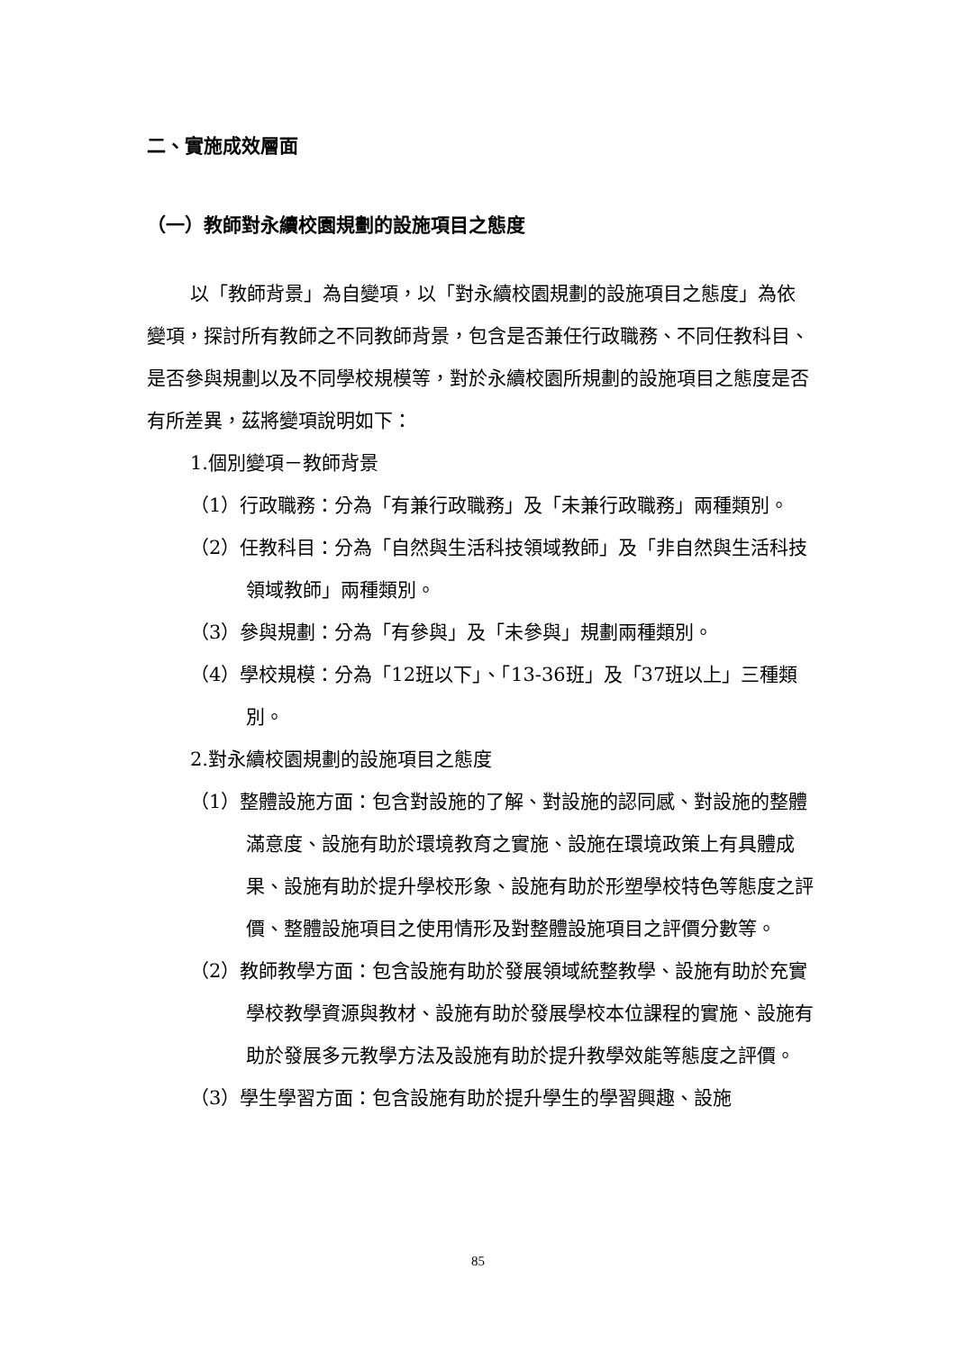二、實施成效層面
（一）教師對永續校園規劃的設施項目之態度
以「教師背景」為自變項，以「對永續校園規劃的設施項目之態度」為依變項，探討所有教師之不同教師背景，包含是否兼任行政職務、不同任教科目、是否參與規劃以及不同學校規模等，對於永續校園所規劃的設施項目之態度是否有所差異，茲將變項說明如下：
1.個別變項－教師背景
（1）行政職務：分為「有兼行政職務」及「未兼行政職務」兩種類別。
（2）任教科目：分為「自然與生活科技領域教師」及「非自然與生活科技領域教師」兩種類別。
（3）參與規劃：分為「有參與」及「未參與」規劃兩種類別。
（4）學校規模：分為「12班以下」、「13-36班」及「37班以上」三種類別。
2.對永續校園規劃的設施項目之態度
（1）整體設施方面：包含對設施的了解、對設施的認同感、對設施的整體滿意度、設施有助於環境教育之實施、設施在環境政策上有具體成果、設施有助於提升學校形象、設施有助於形塑學校特色等態度之評價、整體設施項目之使用情形及對整體設施項目之評價分數等。
（2）教師教學方面：包含設施有助於發展領域統整教學、設施有助於充實學校教學資源與教材、設施有助於發展學校本位課程的實施、設施有助於發展多元教學方法及設施有助於提升教學效能等態度之評價。
（3）學生學習方面：包含設施有助於提升學生的學習興趣、設施
85